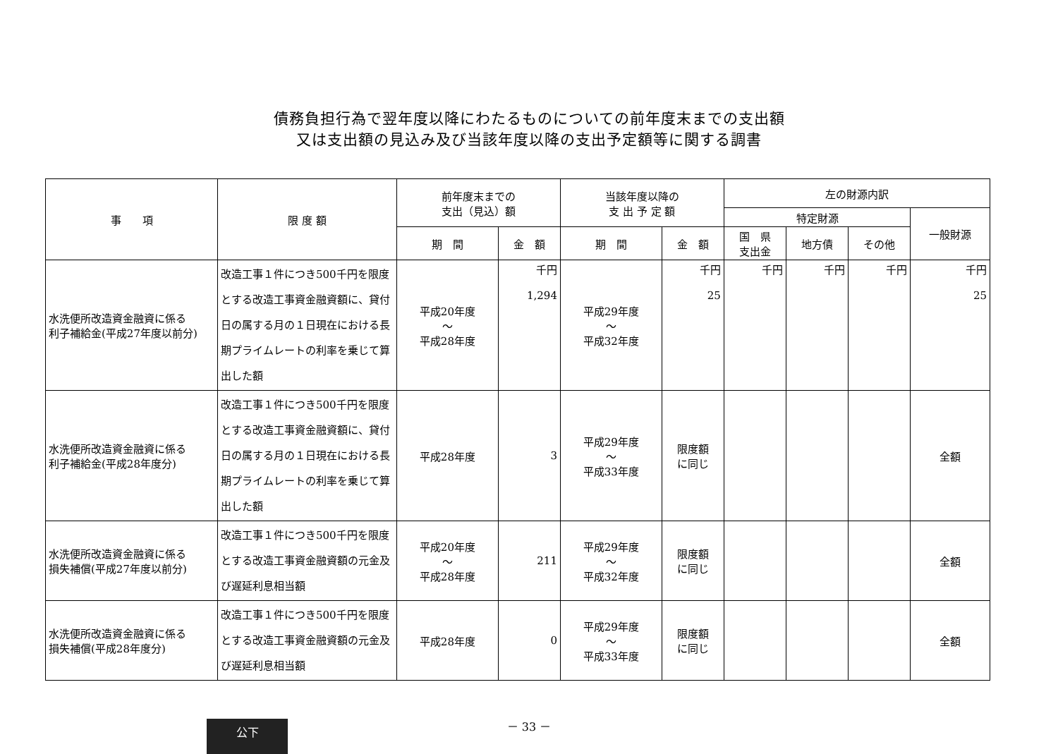債務負担行為で翌年度以降にわたるものについての前年度末までの支出額
又は支出額の見込み及び当該年度以降の支出予定額等に関する調書
| 事 項 | 限 度 額 | 前年度末までの 支出（見込）額 | | 当該年度以降の 支 出 予 定 額 | | 左の財源内訳 | | | |
| --- | --- | --- | --- | --- | --- | --- | --- | --- | --- |
| | | | | | | 特定財源 | | | 一般財源 |
| | | 期 間 | 金 額 | 期 間 | 金 額 | 国 県 支出金 | 地方債 | その他 | |
| 水洗便所改造資金融資に係る 利子補給金(平成27年度以前分) | 改造工事１件につき500千円を限度とする改造工事資金融資額に、貸付日の属する月の１日現在における長期プライムレートの利率を乗じて算出した額 | 平成20年度 〜 平成28年度 | 千円 1,294 | 平成29年度 〜 平成32年度 | 千円 25 | 千円 | 千円 | 千円 | 千円 25 |
| 水洗便所改造資金融資に係る 利子補給金(平成28年度分) | 改造工事１件につき500千円を限度とする改造工事資金融資額に、貸付日の属する月の１日現在における長期プライムレートの利率を乗じて算出した額 | 平成28年度 | 3 | 平成29年度 〜 平成33年度 | 限度額 に同じ | | | | 全額 |
| 水洗便所改造資金融資に係る 損失補償(平成27年度以前分) | 改造工事１件につき500千円を限度とする改造工事資金融資額の元金及び遅延利息相当額 | 平成20年度 〜 平成28年度 | 211 | 平成29年度 〜 平成32年度 | 限度額 に同じ | | | | 全額 |
| 水洗便所改造資金融資に係る 損失補償(平成28年度分) | 改造工事１件につき500千円を限度とする改造工事資金融資額の元金及び遅延利息相当額 | 平成28年度 | 0 | 平成29年度 〜 平成33年度 | 限度額 に同じ | | | | 全額 |
－ 33 －
公下